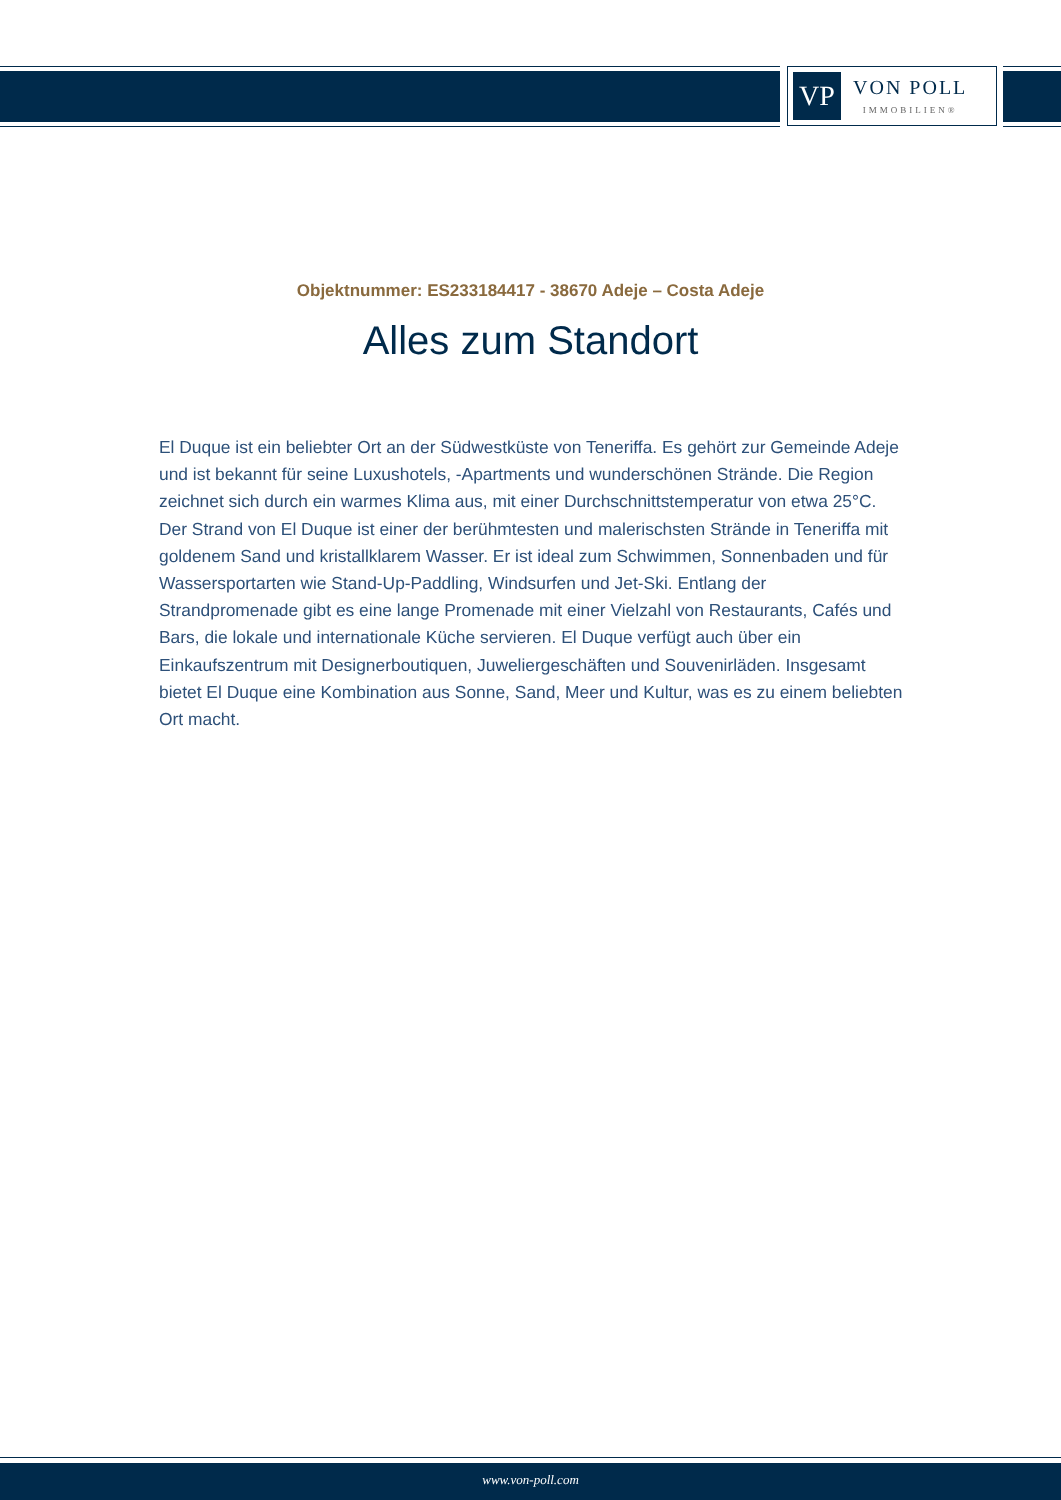VP
VON POLL
IMMOBILIEN®
Objektnummer: ES233184417 - 38670 Adeje – Costa Adeje
Alles zum Standort
El Duque ist ein beliebter Ort an der Südwestküste von Teneriffa. Es gehört zur Gemeinde Adeje und ist bekannt für seine Luxushotels, -Apartments und wunderschönen Strände. Die Region zeichnet sich durch ein warmes Klima aus, mit einer Durchschnittstemperatur von etwa 25°C. Der Strand von El Duque ist einer der berühmtesten und malerischsten Strände in Teneriffa mit goldenem Sand und kristallklarem Wasser. Er ist ideal zum Schwimmen, Sonnenbaden und für Wassersportarten wie Stand-Up-Paddling, Windsurfen und Jet-Ski. Entlang der Strandpromenade gibt es eine lange Promenade mit einer Vielzahl von Restaurants, Cafés und Bars, die lokale und internationale Küche servieren. El Duque verfügt auch über ein Einkaufszentrum mit Designerboutiquen, Juweliergeschäften und Souvenirläden. Insgesamt bietet El Duque eine Kombination aus Sonne, Sand, Meer und Kultur, was es zu einem beliebten Ort macht.
www.von-poll.com